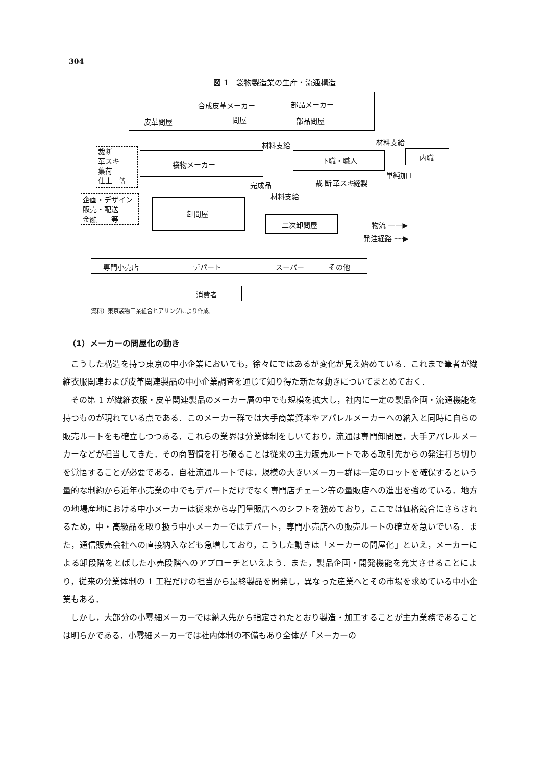304
図 1　袋物製造業の生産・流通構造
合成皮革メーカー 部品メーカー
皮革問屋 問屋 部品問屋
裁断
革スキ
集荷
仕上　等
袋物メーカー
材料支給 材料支給
下職・職人 内職
単純加工
完成品
材料支給
裁 断 革スキ 縫製
企画・デザイン
販売・配送
金融　　等
卸問屋
二次卸問屋 物流 ——▶
発注経路 ┄┄▶
専門小売店 デパート スーパー その他
消費者
資料）東京袋物工業組合ヒアリングにより作成.
（1）メーカーの問屋化の動き
こうした構造を持つ東京の中小企業においても，徐々にではあるが変化が見え始めている．これまで筆者が繊維衣服関連および皮革関連製品の中小企業調査を通じて知り得た新たな動きについてまとめておく．
その第 1 が繊維衣服・皮革関連製品のメーカー層の中でも規模を拡大し，社内に一定の製品企画・流通機能を持つものが現れている点である．このメーカー群では大手商業資本やアパレルメーカーへの納入と同時に自らの販売ルートをも確立しつつある．これらの業界は分業体制をしいており，流通は専門卸問屋，大手アパレルメーカーなどが担当してきた．その商習慣を打ち破ることは従来の主力販売ルートである取引先からの発注打ち切りを覚悟することが必要である．自社流通ルートでは，規模の大きいメーカー群は一定のロットを確保するという量的な制約から近年小売業の中でもデパートだけでなく専門店チェーン等の量販店への進出を強めている．地方の地場産地における中小メーカーは従来から専門量販店へのシフトを強めており，ここでは価格競合にさらされるため，中・高級品を取り扱う中小メーカーではデパート，専門小売店への販売ルートの確立を急いでいる．また，通信販売会社への直接納入なども急増しており，こうした動きは「メーカーの問屋化」といえ，メーカーによる卸段階をとばした小売段階へのアプローチといえよう．また，製品企画・開発機能を充実させることにより，従来の分業体制の 1 工程だけの担当から最終製品を開発し，異なった産業へとその市場を求めている中小企業もある．
しかし，大部分の小零細メーカーでは納入先から指定されたとおり製造・加工することが主力業務であることは明らかである．小零細メーカーでは社内体制の不備もあり全体が「メーカーの